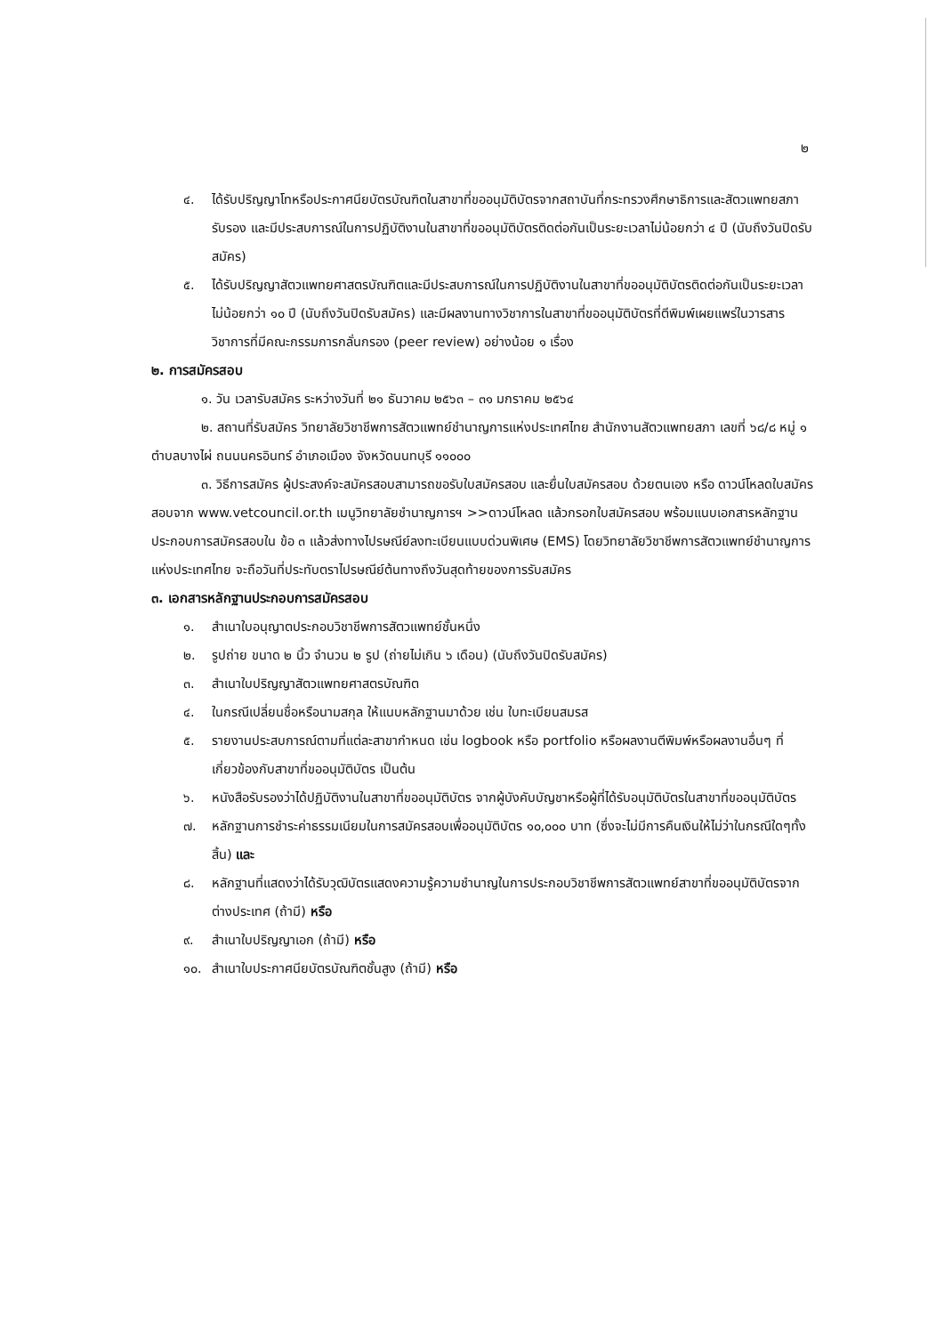๒
๔. ได้รับปริญญาโทหรือประกาศนียบัตรบัณฑิตในสาขาที่ขออนุมัติบัตรจากสถาบันที่กระทรวงศึกษาธิการและสัตวแพทยสภารับรอง และมีประสบการณ์ในการปฏิบัติงานในสาขาที่ขออนุมัติบัตรติดต่อกันเป็นระยะเวลาไม่น้อยกว่า ๔ ปี (นับถึงวันปิดรับสมัคร)
๕. ได้รับปริญญาสัตวแพทยศาสตรบัณฑิตและมีประสบการณ์ในการปฏิบัติงานในสาขาที่ขออนุมัติบัตรติดต่อกันเป็นระยะเวลาไม่น้อยกว่า ๑๐ ปี (นับถึงวันปิดรับสมัคร) และมีผลงานทางวิชาการในสาขาที่ขออนุมัติบัตรที่ตีพิมพ์เผยแพร่ในวารสารวิชาการที่มีคณะกรรมการกลั่นกรอง (peer review) อย่างน้อย ๑ เรื่อง
๒. การสมัครสอบ
๑. วัน เวลารับสมัคร ระหว่างวันที่ ๒๑ ธันวาคม ๒๕๖๓ – ๓๑ มกราคม ๒๕๖๔
๒. สถานที่รับสมัคร วิทยาลัยวิชาชีพการสัตวแพทย์ชำนาญการแห่งประเทศไทย สำนักงานสัตวแพทยสภา เลขที่ ๖๘/๘ หมู่ ๑ ตำบลบางไผ่ ถนนนครอินทร์ อำเภอเมือง จังหวัดนนทบุรี ๑๑๐๐๐
๓. วิธีการสมัคร ผู้ประสงค์จะสมัครสอบสามารถขอรับใบสมัครสอบ และยื่นใบสมัครสอบ ด้วยตนเอง หรือ ดาวน์โหลดใบสมัครสอบจาก www.vetcouncil.or.th เมนูวิทยาลัยชำนาญการฯ >>ดาวน์โหลด แล้วกรอกใบสมัครสอบ พร้อมแนบเอกสารหลักฐานประกอบการสมัครสอบใน ข้อ ๓ แล้วส่งทางไปรษณีย์ลงทะเบียนแบบด่วนพิเศษ (EMS) โดยวิทยาลัยวิชาชีพการสัตวแพทย์ชำนาญการแห่งประเทศไทย จะถือวันที่ประทับตราไปรษณีย์ต้นทางถึงวันสุดท้ายของการรับสมัคร
๓. เอกสารหลักฐานประกอบการสมัครสอบ
๑. สำเนาใบอนุญาตประกอบวิชาชีพการสัตวแพทย์ชั้นหนึ่ง
๒. รูปถ่าย ขนาด ๒ นิ้ว จำนวน ๒ รูป (ถ่ายไม่เกิน ๖ เดือน) (นับถึงวันปิดรับสมัคร)
๓. สำเนาใบปริญญาสัตวแพทยศาสตรบัณฑิต
๔. ในกรณีเปลี่ยนชื่อหรือนามสกุล ให้แนบหลักฐานมาด้วย เช่น ใบทะเบียนสมรส
๕. รายงานประสบการณ์ตามที่แต่ละสาขากำหนด เช่น logbook หรือ portfolio หรือผลงานตีพิมพ์หรือผลงานอื่นๆ ที่เกี่ยวข้องกับสาขาที่ขออนุมัติบัตร เป็นต้น
๖. หนังสือรับรองว่าได้ปฏิบัติงานในสาขาที่ขออนุมัติบัตร จากผู้บังคับบัญชาหรือผู้ที่ได้รับอนุมัติบัตรในสาขาที่ขออนุมัติบัตร
๗. หลักฐานการชำระค่าธรรมเนียมในการสมัครสอบเพื่ออนุมัติบัตร ๑๐,๐๐๐ บาท (ซึ่งจะไม่มีการคืนเงินให้ไม่ว่าในกรณีใดๆทั้งสิ้น) และ
๘. หลักฐานที่แสดงว่าได้รับวุฒิบัตรแสดงความรู้ความชำนาญในการประกอบวิชาชีพการสัตวแพทย์สาขาที่ขออนุมัติบัตรจากต่างประเทศ (ถ้ามี) หรือ
๙. สำเนาใบปริญญาเอก (ถ้ามี) หรือ
๑๐. สำเนาใบประกาศนียบัตรบัณฑิตชั้นสูง (ถ้ามี) หรือ